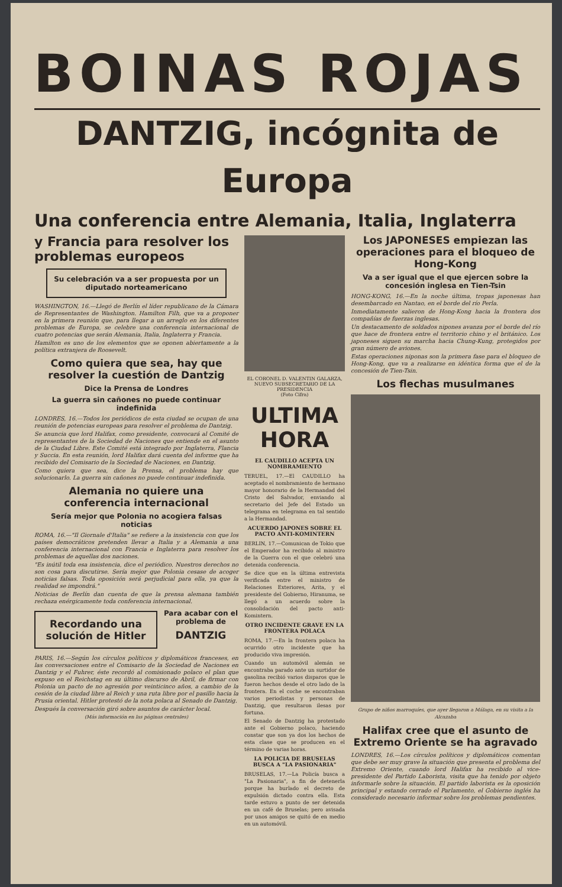BOINAS ROJAS
DANTZIG, incógnita de Europa
Una conferencia entre Alemania, Italia, Inglaterra
y Francia para resolver los problemas europeos
Su celebración va a ser propuesta por un diputado norteamericano
WASHINGTON, 16.—Llegó de Berlín el líder republicano de la Cámara de Representantes de Washington. Hamilton Filh, que va a proponer en la primera reunión que, para llegar a un arreglo en los diferentes problemas de Europa, se celebre una conferencia internacional de cuatro potencias que serán Alemania, Italia, Inglaterra y Francia.
Hamilton es uno de los elementos que se oponen abiertamente a la política extranjera de Roosevelt.
Como quiera que sea, hay que resolver la cuestión de Dantzig
Dice la Prensa de Londres
La guerra sin cañones no puede continuar indefinida
LONDRES, 16.—Todos los periódicos de esta ciudad se ocupan de una reunión de potencias europeas para resolver el problema de Dantzig.
Se anuncia que lord Halifax, como presidente, convocará al Comité de representantes de la Sociedad de Naciones que entiende en el asunto de la Ciudad Libre. Este Comité está integrado por Inglaterra, Flancia y Succia. En esta reunión, lord Halifax dará cuenta del informe que ha recibido del Comisario de la Sociedad de Naciones, en Dantzig.
Como quiera que sea, dice la Prensa, el problema hay que solucionarlo. La guerra sin cañones no puede continuar indefinida.
Alemania no quiere una conferencia internacional
Sería mejor que Polonia no acogiera falsas noticias
ROMA, 16.—"Il Giornale d'Italia" se refiere a la insistencia con que los países democráticos pretenden llevar a Italia y a Alemania a una conferencia internacional con Francia e Inglaterra para resolver los problemas de aquellas dos naciones.
"Es inútil toda esa insistencia, dice el periódico. Nuestros derechos no son cosa para discutirse. Sería mejor que Polonia cesase de acoger noticias falsas. Toda oposición será perjudicial para ella, ya que la realidad se impondrá."
Noticias de Berlín dan cuenta de que la prensa alemana también rechaza enérgicamente toda conferencia internacional.
Recordando una solución de Hitler
Para acabar con el problema de
DANTZIG
PARIS, 16.—Según los círculos políticos y diplomáticos franceses, en las conversaciones entre el Comisario de la Sociedad de Naciones en Dantzig y el Fuhrer, éste recordó al comisionado polaco el plan que expuso en el Reichstag en su último discurso de Abril, de firmar con Polonia un pacto de no agresión por veinticinco años, a cambio de la cesión de la ciudad libre al Reich y una ruta libre por el pasillo hacia la Prusia oriental. Hitler protestó de la nota polaca al Senado de Dantzig.
Después la conversación giró sobre asuntos de carácter local.
(Más información en las páginas centrales)
EL CORONEL D. VALENTIN GALARZA, NUEVO SUBSECRETARIO DE LA PRESIDENCIA
(Foto Cifra)
ULTIMA HORA
EL CAUDILLO ACEPTA UN NOMBRAMIENTO
TERUEL, 17.—El CAUDILLO ha aceptado el nombramiento de hermano mayor honorario de la Hermandad del Cristo del Salvador, enviando al secretario del Jefe del Estado un telegrama en telegrama en tal sentido a la Hermandad.
ACUERDO JAPONES SOBRE EL PACTO ANTI-KOMINTERN
BERLIN, 17.—Comunican de Tokio que el Emperador ha recibido al ministro de la Guerra con el que celebró una detenida conferencia.
Se dice que en la última entrevista verificada entre el ministro de Relaciones Exteriores, Arita, y el presidente del Gobierno, Hiranuma, se llegó a un acuerdo sobre la consolidación del pacto anti-Komintern.
OTRO INCIDENTE GRAVE EN LA FRONTERA POLACA
ROMA, 17.—En la frontera polaca ha ocurrido otro incidente que ha producido viva impresión.
Cuando un automóvil alemán se encontraba parado ante un surtidor de gasolina recibió varios disparos que le fueron hechos desde el otro lado de la frontera. En el coche se encontraban varios periodistas y personas de Dantzig, que resultaron ilesas por fortuna.
El Senado de Dantzig ha protestado ante el Gobierno polaco, haciendo constar que son ya dos los hechos de esta clase que se producen en el término de varias horas.
LA POLICIA DE BRUSELAS BUSCA A "LA PASIONARIA"
BRUSELAS, 17.—La Policía busca a "La Pasionaria", a fin de detenerla porque ha burlado el decreto de expulsión dictado contra ella. Esta tarde estuvo a punto de ser detenida en un café de Bruselas; pero avisada por unos amigos se quitó de en medio en un automóvil.
Los JAPONESES empiezan las operaciones para el bloqueo de Hong-Kong
Va a ser igual que el que ejercen sobre la concesión inglesa en Tien-Tsin
HONG-KONG, 16.—En la noche última, tropas japonesas han desembarcado en Nantao, en el borde del río Perla.
Inmediatamente salieron de Hong-Kong hacia la frontera dos compañías de fuerzas inglesas.
Un destacamento de soldados nipones avanza por el borde del río que hace de frontera entre el territorio chino y el británico. Los japoneses siguen su marcha hacia Chung-Kung, protegidos por gran número de aviones.
Estas operaciones niponas son la primera fase para el bloqueo de Hong-Kong, que va a realizarse en idéntica forma que el de la concesión de Tien-Tsin.
Los flechas musulmanes
Grupo de niños marroquíes, que ayer llegaron a Málaga, en su visita a la Alcazaba
Halifax cree que el asunto de Extremo Oriente se ha agravado
LONDRES, 16.—Los círculos políticos y diplomáticos comentan que debe ser muy grave la situación que presenta el problema del Extremo Oriente, cuando lord Halifax ha recibido al vice-presidente del Partido Laborista, visita que ha tenido por objeto informarle sobre la situación. El partido laborista es la oposición principal y estando cerrado el Parlamento, el Gobierno inglés ha considerado necesario informar sobre los problemas pendientes.